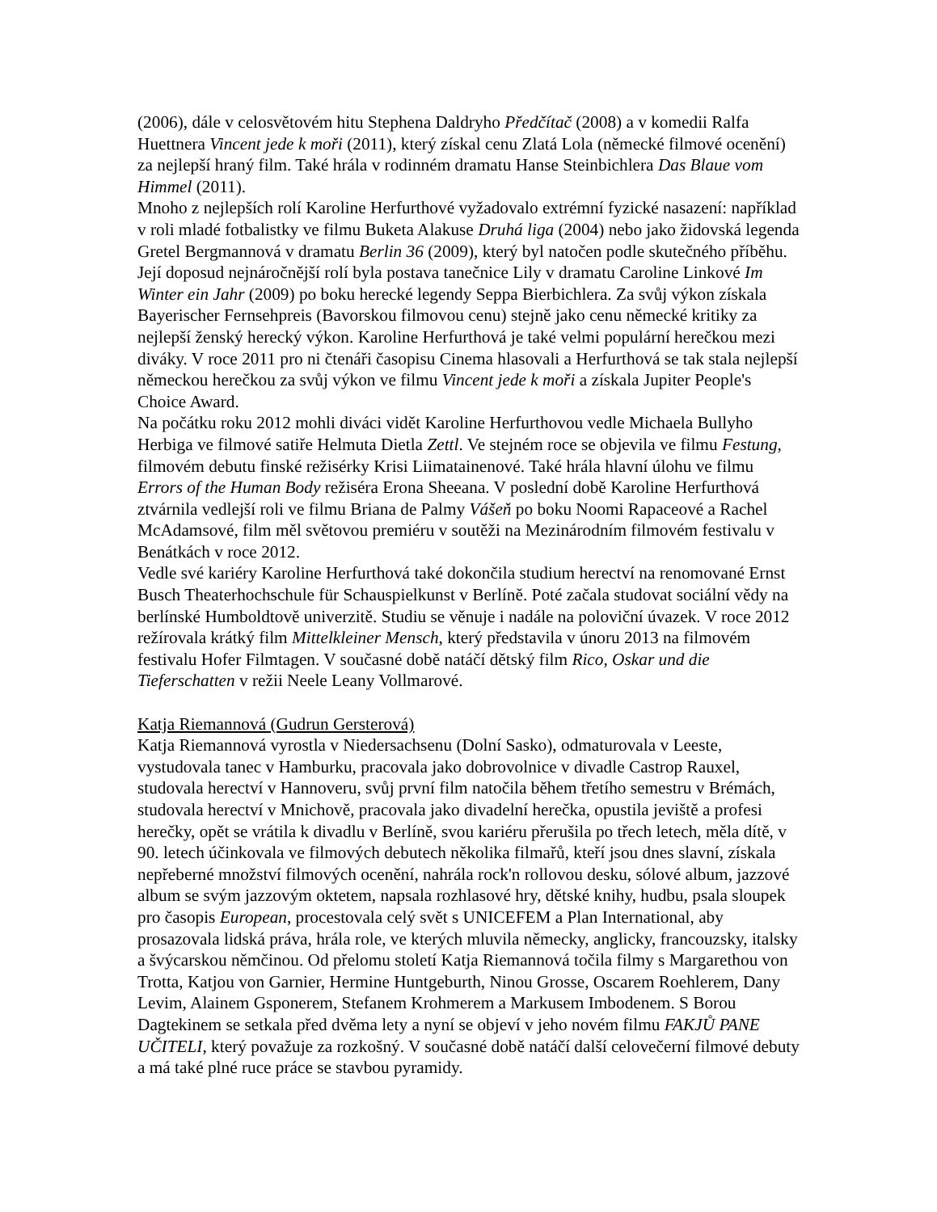(2006), dále v celosvětovém hitu Stephena Daldryho Předčítač (2008) a v komedii Ralfa Huettnera Vincent jede k moři (2011), který získal cenu Zlatá Lola (německé filmové ocenění) za nejlepší hraný film. Také hrála v rodinném dramatu Hanse Steinbichlera Das Blaue vom Himmel (2011).
Mnoho z nejlepších rolí Karoline Herfurthové vyžadovalo extrémní fyzické nasazení: například v roli mladé fotbalistky ve filmu Buketa Alakuse Druhá liga (2004) nebo jako židovská legenda Gretel Bergmannová v dramatu Berlin 36 (2009), který byl natočen podle skutečného příběhu. Její doposud nejnáročnější rolí byla postava tanečnice Lily v dramatu Caroline Linkové Im Winter ein Jahr (2009) po boku herecké legendy Seppa Bierbichlera. Za svůj výkon získala Bayerischer Fernsehpreis (Bavorskou filmovou cenu) stejně jako cenu německé kritiky za nejlepší ženský herecký výkon. Karoline Herfurthová je také velmi populární herečkou mezi diváky. V roce 2011 pro ni čtenáři časopisu Cinema hlasovali a Herfurthová se tak stala nejlepší německou herečkou za svůj výkon ve filmu Vincent jede k moři a získala Jupiter People's Choice Award.
Na počátku roku 2012 mohli diváci vidět Karoline Herfurthovou vedle Michaela Bullyho Herbiga ve filmové satiře Helmuta Dietla Zettl. Ve stejném roce se objevila ve filmu Festung, filmovém debutu finské režisérky Krisi Liimatainenové. Také hrála hlavní úlohu ve filmu Errors of the Human Body režiséra Erona Sheeana. V poslední době Karoline Herfurthová ztvárnila vedlejší roli ve filmu Briana de Palmy Vášeň po boku Noomi Rapaceové a Rachel McAdamsové, film měl světovou premiéru v soutěži na Mezinárodním filmovém festivalu v Benátkách v roce 2012.
Vedle své kariéry Karoline Herfurthová také dokončila studium herectví na renomované Ernst Busch Theaterhochschule für Schauspielkunst v Berlíně. Poté začala studovat sociální vědy na berlínské Humboldtově univerzitě. Studiu se věnuje i nadále na poloviční úvazek. V roce 2012 režírovala krátký film Mittelkleiner Mensch, který představila v únoru 2013 na filmovém festivalu Hofer Filmtagen. V současné době natáčí dětský film Rico, Oskar und die Tieferschatten v režii Neele Leany Vollmarové.
Katja Riemannová (Gudrun Gersterová)
Katja Riemannová vyrostla v Niedersachsenu (Dolní Sasko), odmaturovala v Leeste, vystudovala tanec v Hamburku, pracovala jako dobrovolnice v divadle Castrop Rauxel, studovala herectví v Hannoveru, svůj první film natočila během třetího semestru v Brémách, studovala herectví v Mnichově, pracovala jako divadelní herečka, opustila jeviště a profesi herečky, opět se vrátila k divadlu v Berlíně, svou kariéru přerušila po třech letech, měla dítě, v 90. letech účinkovala ve filmových debutech několika filmařů, kteří jsou dnes slavní, získala nepřeberné množství filmových ocenění, nahrála rock'n rollovou desku, sólové album, jazzové album se svým jazzovým oktetem, napsala rozhlasové hry, dětské knihy, hudbu, psala sloupek pro časopis European, procestovala celý svět s UNICEFEM a Plan International, aby prosazovala lidská práva, hrála role, ve kterých mluvila německy, anglicky, francouzsky, italsky a švýcarskou němčinou. Od přelomu století Katja Riemannová točila filmy s Margarethou von Trotta, Katjou von Garnier, Hermine Huntgeburth, Ninou Grosse, Oscarem Roehlerem, Dany Levim, Alainem Gsponerem, Stefanem Krohmerem a Markusem Imbodenem. S Borou Dagtekinem se setkala před dvěma lety a nyní se objeví v jeho novém filmu FAKJŮ PANE UČITELI, který považuje za rozkošný. V současné době natáčí další celovečerní filmové debuty a má také plné ruce práce se stavbou pyramidy.